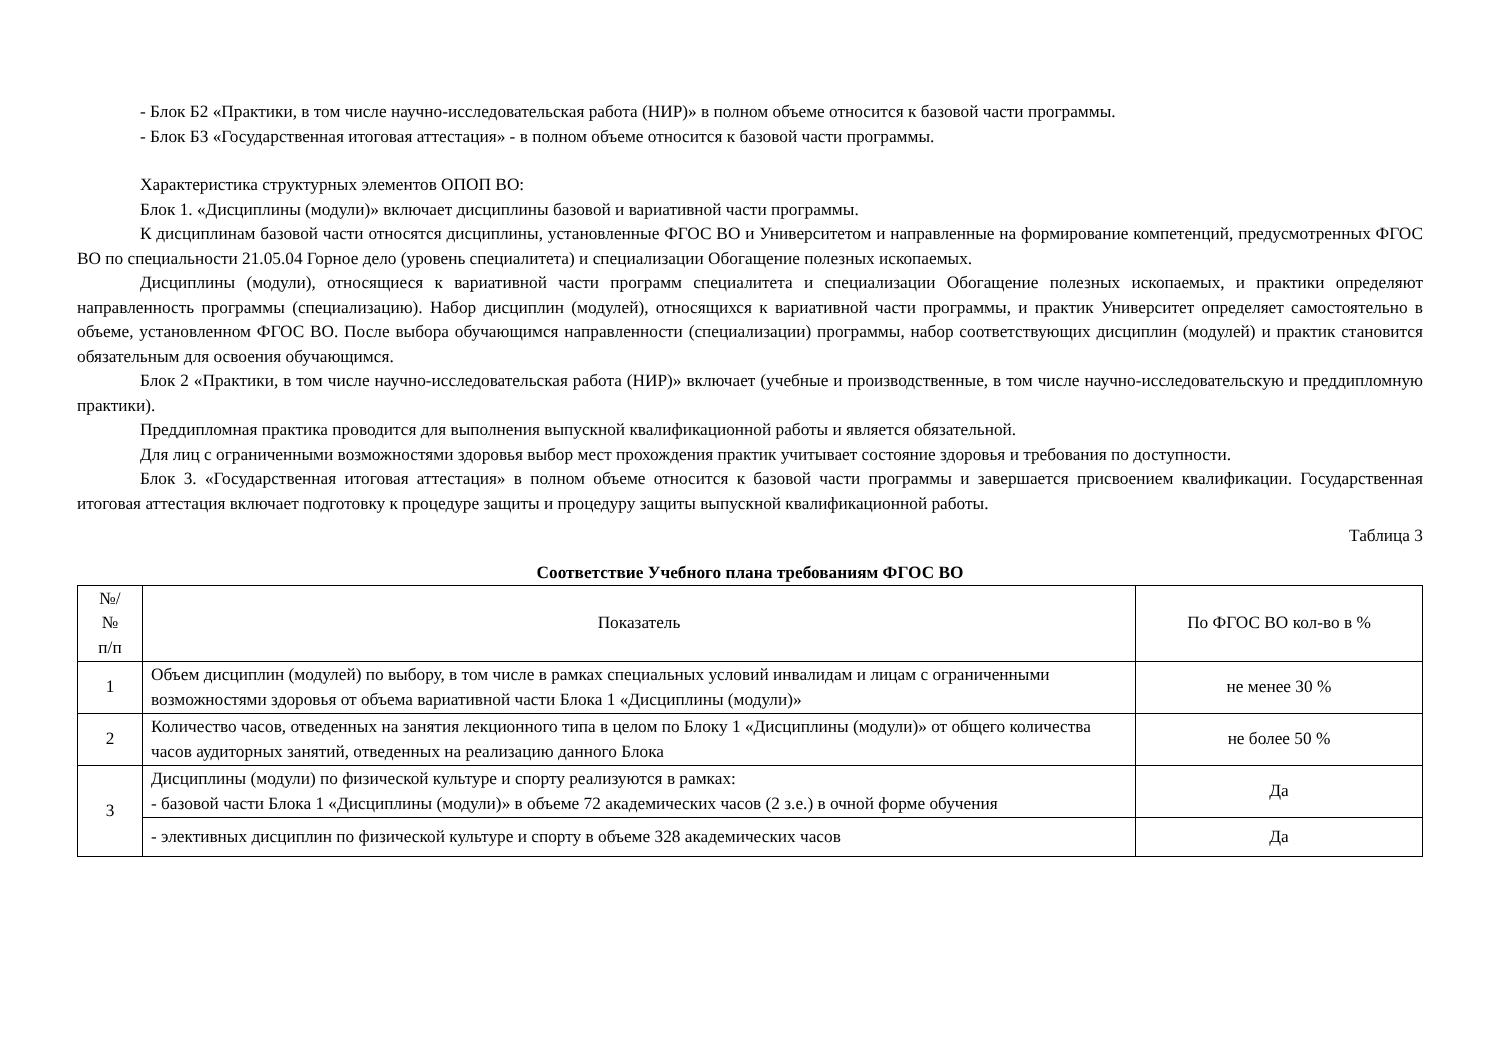- Блок Б2 «Практики, в том числе научно-исследовательская работа (НИР)» в полном объеме относится к базовой части программы.
- Блок Б3 «Государственная итоговая аттестация» - в полном объеме относится к базовой части программы.
Характеристика структурных элементов ОПОП ВО:
Блок 1. «Дисциплины (модули)» включает дисциплины базовой и вариативной части программы.
К дисциплинам базовой части относятся дисциплины, установленные ФГОС ВО и Университетом и направленные на формирование компетенций, предусмотренных ФГОС ВО по специальности 21.05.04 Горное дело (уровень специалитета) и специализации Обогащение полезных ископаемых.
Дисциплины (модули), относящиеся к вариативной части программ специалитета и специализации Обогащение полезных ископаемых, и практики определяют направленность программы (специализацию). Набор дисциплин (модулей), относящихся к вариативной части программы, и практик Университет определяет самостоятельно в объеме, установленном ФГОС ВО. После выбора обучающимся направленности (специализации) программы, набор соответствующих дисциплин (модулей) и практик становится обязательным для освоения обучающимся.
Блок 2 «Практики, в том числе научно-исследовательская работа (НИР)» включает (учебные и производственные, в том числе научно-исследовательскую и преддипломную практики).
Преддипломная практика проводится для выполнения выпускной квалификационной работы и является обязательной.
Для лиц с ограниченными возможностями здоровья выбор мест прохождения практик учитывает состояние здоровья и требования по доступности.
Блок 3. «Государственная итоговая аттестация» в полном объеме относится к базовой части программы и завершается присвоением квалификации. Государственная итоговая аттестация включает подготовку к процедуре защиты и процедуру защиты выпускной квалификационной работы.
Таблица 3
Соответствие Учебного плана требованиям ФГОС ВО
| №/ № п/п | Показатель | По ФГОС ВО кол-во в % |
| 1 | Объем дисциплин (модулей) по выбору, в том числе в рамках специальных условий инвалидам и лицам с ограниченными возможностями здоровья от объема вариативной части Блока 1 «Дисциплины (модули)» | не менее 30 % |
| 2 | Количество часов, отведенных на занятия лекционного типа в целом по Блоку 1 «Дисциплины (модули)» от общего количества часов аудиторных занятий, отведенных на реализацию данного Блока | не более 50 % |
| 3 | Дисциплины (модули) по физической культуре и спорту реализуются в рамках: - базовой части Блока 1 «Дисциплины (модули)» в объеме 72 академических часов (2 з.е.) в очной форме обучения | Да |
| | - элективных дисциплин по физической культуре и спорту в объеме 328 академических часов | Да |